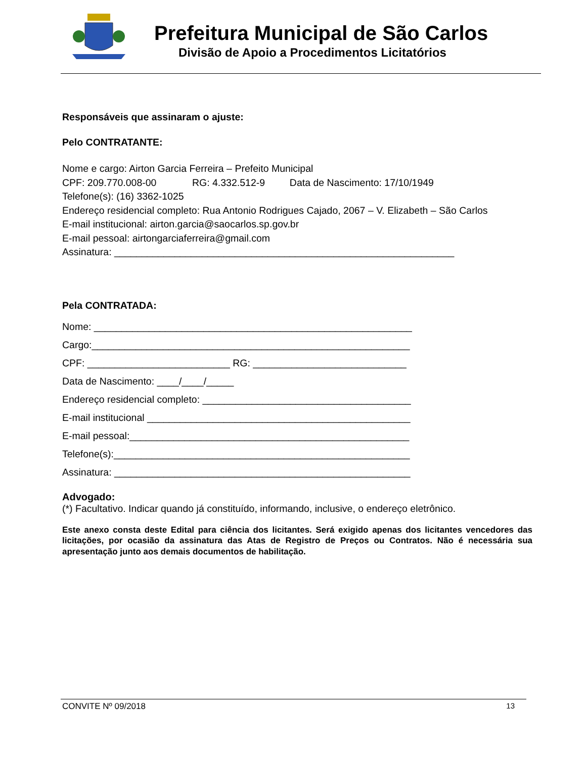Prefeitura Municipal de São Carlos
Divisão de Apoio a Procedimentos Licitatórios
Responsáveis que assinaram o ajuste:
Pelo CONTRATANTE:
Nome e cargo: Airton Garcia Ferreira – Prefeito Municipal
CPF: 209.770.008-00 RG: 4.332.512-9 Data de Nascimento: 17/10/1949
Telefone(s): (16) 3362-1025
Endereço residencial completo: Rua Antonio Rodrigues Cajado, 2067 – V. Elizabeth – São Carlos
E-mail institucional: airton.garcia@saocarlos.sp.gov.br
E-mail pessoal: airtongarciaferreira@gmail.com
Assinatura: ______________________________________________________________
Pela CONTRATADA:
Nome: __________________________________________________________
Cargo:__________________________________________________________
CPF: __________________________ RG: ____________________________
Data de Nascimento: ____/____/_____
Endereço residencial completo: ______________________________________
E-mail institucional ________________________________________________
E-mail pessoal:___________________________________________________
Telefone(s):______________________________________________________
Assinatura: ______________________________________________________
Advogado:
(*) Facultativo. Indicar quando já constituído, informando, inclusive, o endereço eletrônico.
Este anexo consta deste Edital para ciência dos licitantes. Será exigido apenas dos licitantes vencedores das licitações, por ocasião da assinatura das Atas de Registro de Preços ou Contratos. Não é necessária sua apresentação junto aos demais documentos de habilitação.
CONVITE Nº 09/2018 13